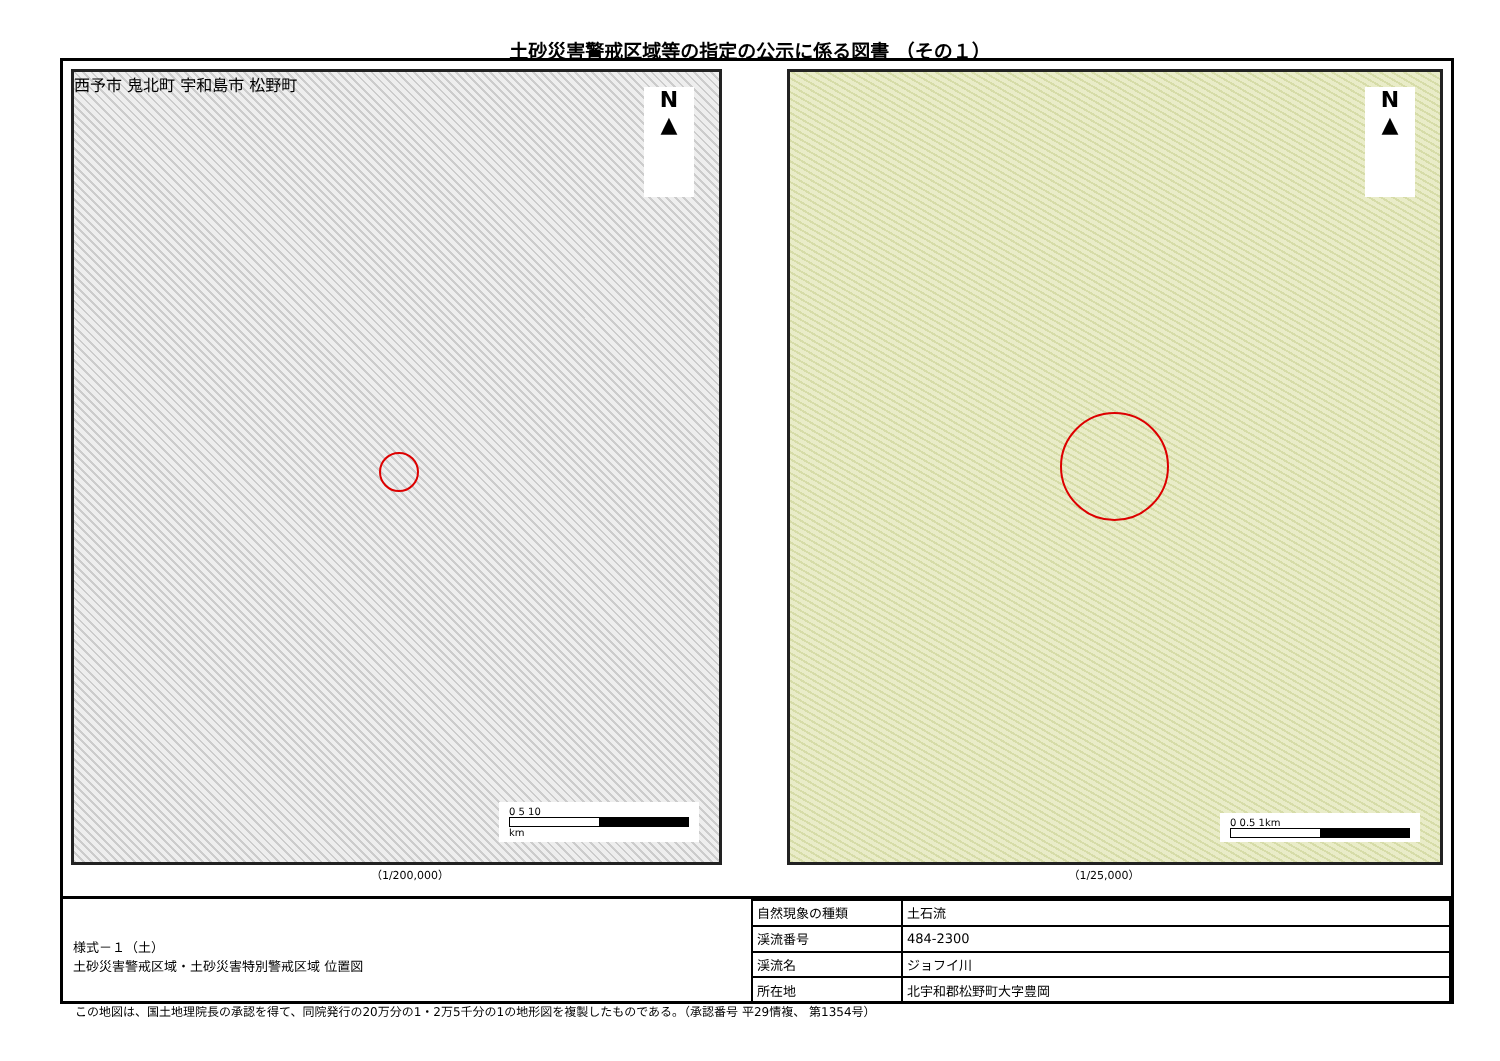土砂災害警戒区域等の指定の公示に係る図書 （その１）
N
▲
西予市 鬼北町 宇和島市 松野町
0 5 10
km
N
▲
0 0.5 1km
（1/200,000） （1/25,000）
様式－１（土）
土砂災害警戒区域・土砂災害特別警戒区域 位置図
| 自然現象の種類 | 土石流 |
| 渓流番号 | 484-2300 |
| 渓流名 | ジョフイ川 |
| 所在地 | 北宇和郡松野町大字豊岡 |
この地図は、国土地理院長の承認を得て、同院発行の20万分の1・2万5千分の1の地形図を複製したものである。（承認番号 平29情複、 第1354号）